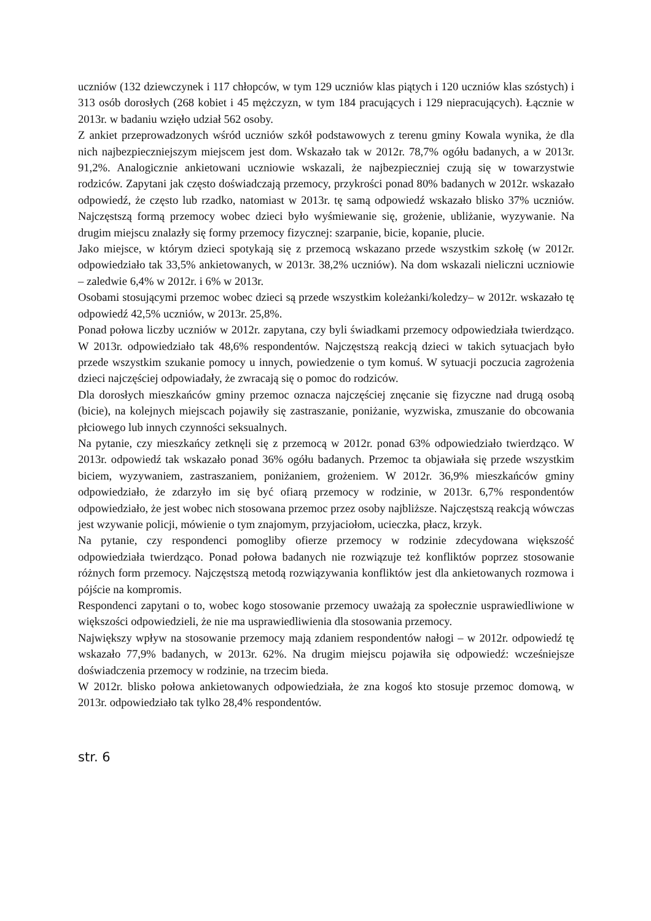uczniów (132 dziewczynek i 117 chłopców, w tym 129 uczniów klas piątych i 120 uczniów klas szóstych) i 313 osób dorosłych (268 kobiet i 45 mężczyzn, w tym 184 pracujących i 129 niepracujących). Łącznie w 2013r. w badaniu wzięło udział 562 osoby.
Z ankiet przeprowadzonych wśród uczniów szkół podstawowych z terenu gminy Kowala wynika, że dla nich najbezpieczniejszym miejscem jest dom. Wskazało tak w 2012r. 78,7% ogółu badanych, a w 2013r. 91,2%. Analogicznie ankietowani uczniowie wskazali, że najbezpieczniej czują się w towarzystwie rodziców. Zapytani jak często doświadczają przemocy, przykrości ponad 80% badanych w 2012r. wskazało odpowiedź, że często lub rzadko, natomiast w 2013r. tę samą odpowiedź wskazało blisko 37% uczniów. Najczęstszą formą przemocy wobec dzieci było wyśmiewanie się, grożenie, ubliżanie, wyzywanie. Na drugim miejscu znalazły się formy przemocy fizycznej: szarpanie, bicie, kopanie, plucie.
Jako miejsce, w którym dzieci spotykają się z przemocą wskazano przede wszystkim szkołę (w 2012r. odpowiedziało tak 33,5% ankietowanych, w 2013r. 38,2% uczniów). Na dom wskazali nieliczni uczniowie – zaledwie 6,4% w 2012r. i 6% w 2013r.
Osobami stosującymi przemoc wobec dzieci są przede wszystkim koleżanki/koledzy– w 2012r. wskazało tę odpowiedź 42,5% uczniów, w 2013r. 25,8%.
Ponad połowa liczby uczniów w 2012r. zapytana, czy byli świadkami przemocy odpowiedziała twierdząco. W 2013r. odpowiedziało tak 48,6% respondentów. Najczęstszą reakcją dzieci w takich sytuacjach było przede wszystkim szukanie pomocy u innych, powiedzenie o tym komuś. W sytuacji poczucia zagrożenia dzieci najczęściej odpowiadały, że zwracają się o pomoc do rodziców.
Dla dorosłych mieszkańców gminy przemoc oznacza najczęściej znęcanie się fizyczne nad drugą osobą (bicie), na kolejnych miejscach pojawiły się zastraszanie, poniżanie, wyzwiska, zmuszanie do obcowania płciowego lub innych czynności seksualnych.
Na pytanie, czy mieszkańcy zetknęli się z przemocą w 2012r. ponad 63% odpowiedziało twierdząco. W 2013r. odpowiedź tak wskazało ponad 36% ogółu badanych. Przemoc ta objawiała się przede wszystkim biciem, wyzywaniem, zastraszaniem, poniżaniem, grożeniem. W 2012r. 36,9% mieszkańców gminy odpowiedziało, że zdarzyło im się być ofiarą przemocy w rodzinie, w 2013r. 6,7% respondentów odpowiedziało, że jest wobec nich stosowana przemoc przez osoby najbliższe. Najczęstszą reakcją wówczas jest wzywanie policji, mówienie o tym znajomym, przyjaciołom, ucieczka, płacz, krzyk.
Na pytanie, czy respondenci pomogliby ofierze przemocy w rodzinie zdecydowana większość odpowiedziała twierdząco. Ponad połowa badanych nie rozwiązuje też konfliktów poprzez stosowanie różnych form przemocy. Najczęstszą metodą rozwiązywania konfliktów jest dla ankietowanych rozmowa i pójście na kompromis.
Respondenci zapytani o to, wobec kogo stosowanie przemocy uważają za społecznie usprawiedliwione w większości odpowiedzieli, że nie ma usprawiedliwienia dla stosowania przemocy.
Największy wpływ na stosowanie przemocy mają zdaniem respondentów nałogi – w 2012r. odpowiedź tę wskazało 77,9% badanych, w 2013r. 62%. Na drugim miejscu pojawiła się odpowiedź: wcześniejsze doświadczenia przemocy w rodzinie, na trzecim bieda.
W 2012r. blisko połowa ankietowanych odpowiedziała, że zna kogoś kto stosuje przemoc domową, w 2013r. odpowiedziało tak tylko 28,4% respondentów.
str. 6